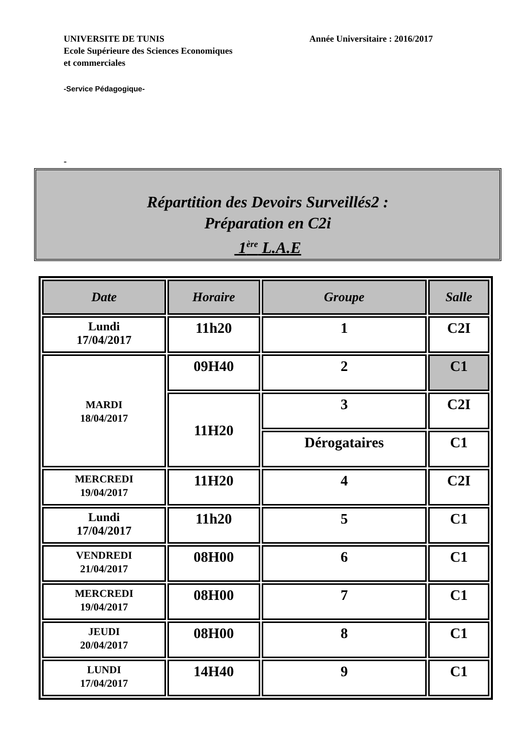UNIVERSITE DE TUNIS
Année Universitaire : 2016/2017
Ecole Supérieure des Sciences Economiques
et commerciales
-Service Pédagogique-
-
Répartition des Devoirs Surveillés2 :
Préparation en C2i
1<sup>ère</sup> L.A.E
| Date | Horaire | Groupe | Salle |
| --- | --- | --- | --- |
| Lundi 17/04/2017 | 11h20 | 1 | C2I |
| MARDI 18/04/2017 | 09H40 | 2 | C1 |
| | 11H20 | 3 | C2I |
| | | Dérogataires | C1 |
| MERCREDI 19/04/2017 | 11H20 | 4 | C2I |
| Lundi 17/04/2017 | 11h20 | 5 | C1 |
| VENDREDI 21/04/2017 | 08H00 | 6 | C1 |
| MERCREDI 19/04/2017 | 08H00 | 7 | C1 |
| JEUDI 20/04/2017 | 08H00 | 8 | C1 |
| LUNDI 17/04/2017 | 14H40 | 9 | C1 |